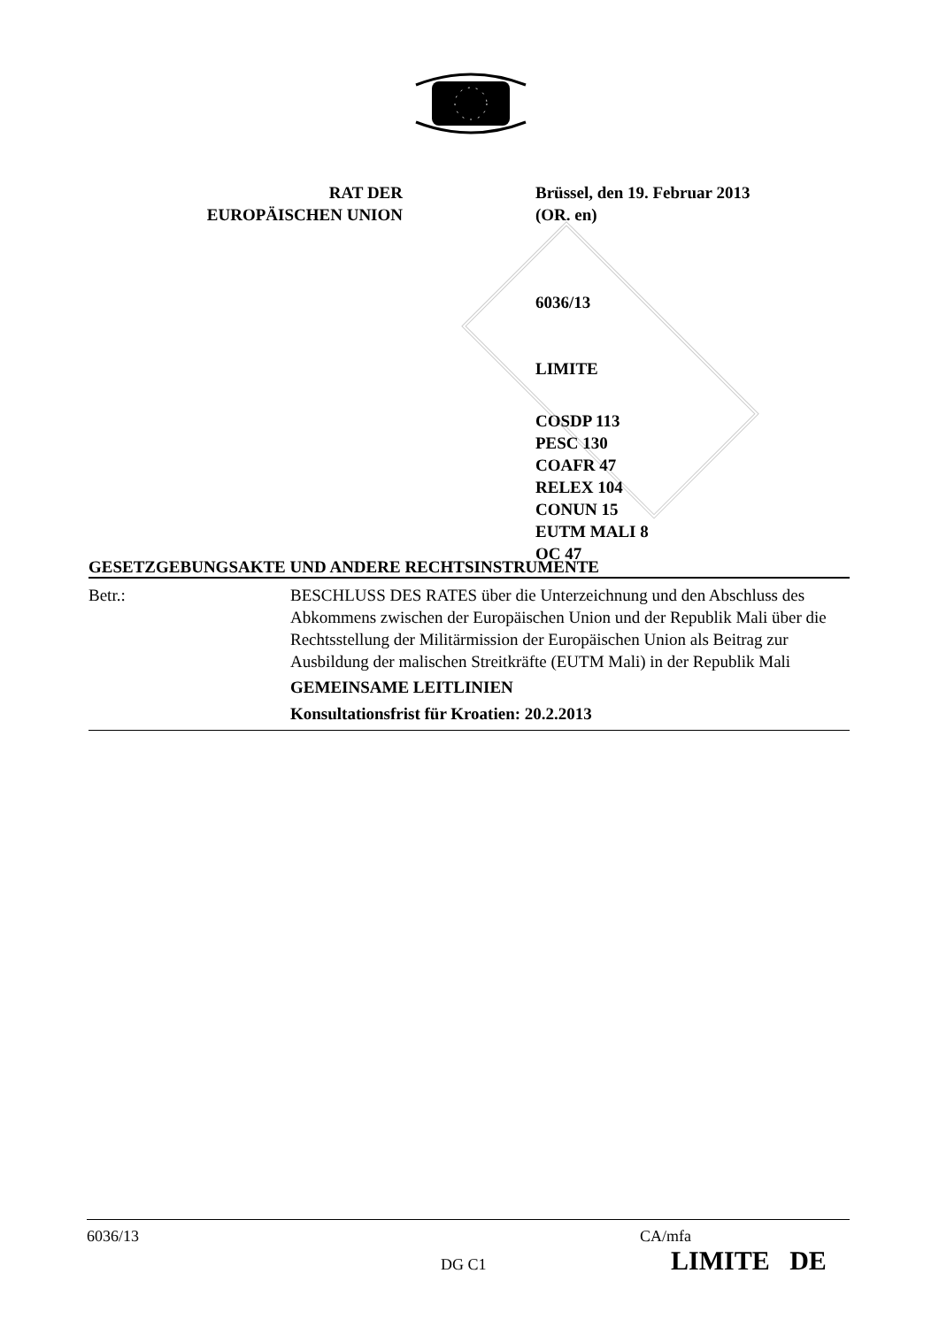RAT DER
EUROPÄISCHEN UNION
Brüssel, den 19. Februar 2013
(OR. en)
6036/13
LIMITE
COSDP 113
PESC 130
COAFR 47
RELEX 104
CONUN 15
EUTM MALI 8
OC 47
GESETZGEBUNGSAKTE UND ANDERE RECHTSINSTRUMENTE
Betr.: BESCHLUSS DES RATES über die Unterzeichnung und den Abschluss des Abkommens zwischen der Europäischen Union und der Republik Mali über die Rechtsstellung der Militärmission der Europäischen Union als Beitrag zur Ausbildung der malischen Streitkräfte (EUTM Mali) in der Republik Mali
GEMEINSAME LEITLINIEN
Konsultationsfrist für Kroatien: 20.2.2013
6036/13 CA/mfa
DG C1 LIMITE DE